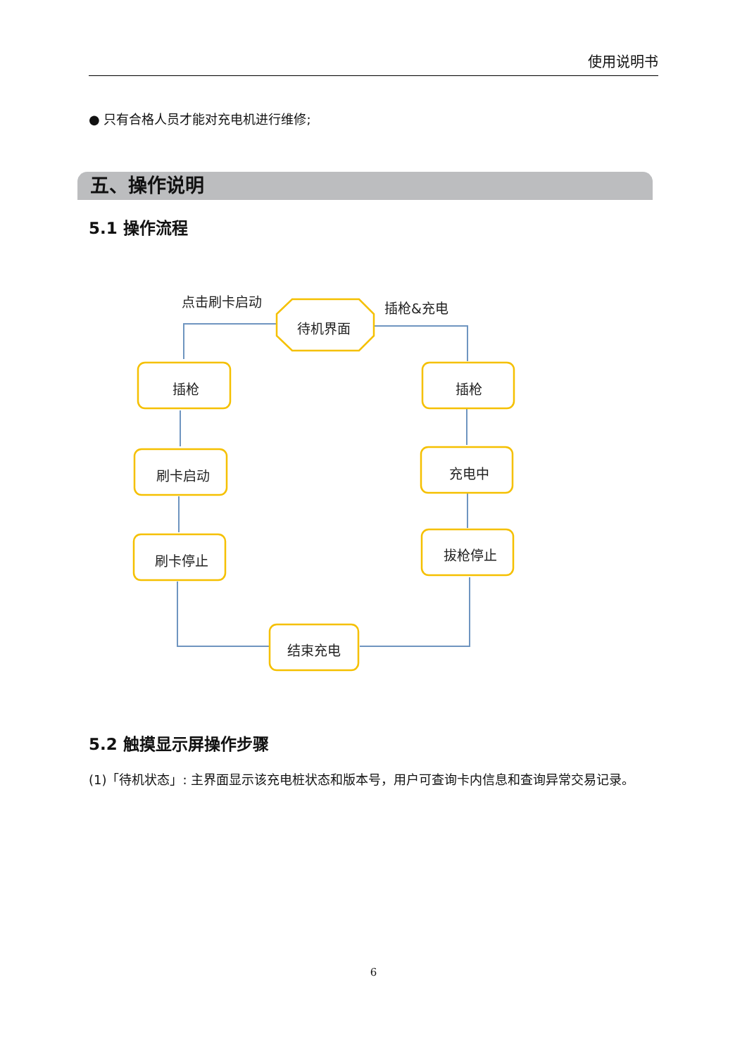使用说明书
● 只有合格人员才能对充电机进行维修;
五、操作说明
5.1 操作流程
点击刷卡启动
插枪&充电
待机界面
插枪
插枪
刷卡启动
充电中
刷卡停止
拔枪停止
结束充电
5.2 触摸显示屏操作步骤
(1)「待机状态」: 主界面显示该充电桩状态和版本号，用户可查询卡内信息和查询异常交易记录。
6